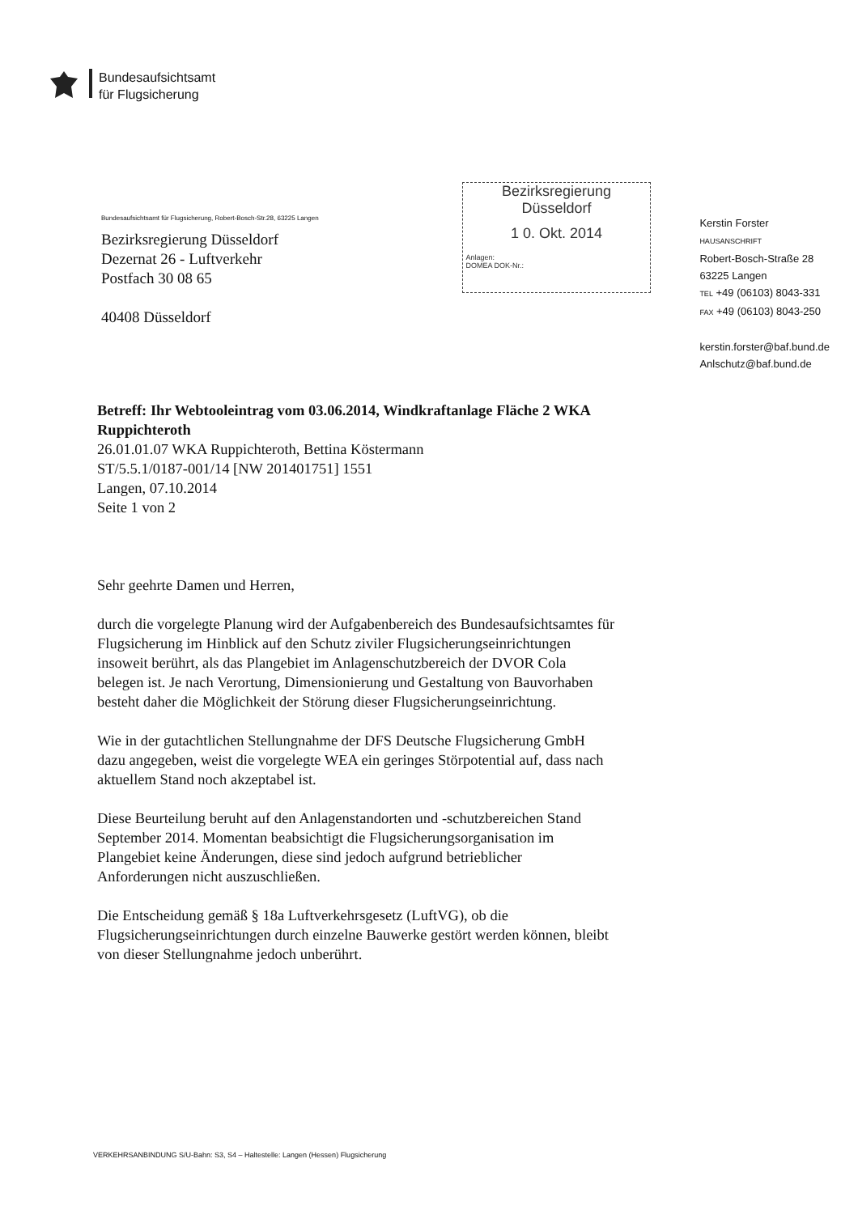Bundesaufsichtsamt
für Flugsicherung
Bundesaufsichtsamt für Flugsicherung, Robert-Bosch-Str.28, 63225 Langen
Bezirksregierung Düsseldorf
Dezernat 26 - Luftverkehr
Postfach 30 08 65
40408 Düsseldorf
Bezirksregierung
Düsseldorf
1 0. Okt. 2014
Anlagen:
DOMEA DOK-Nr.:
Kerstin Forster
HAUSANSCHRIFT
Robert-Bosch-Straße 28
63225 Langen
TEL +49 (06103) 8043-331
FAX +49 (06103) 8043-250
kerstin.forster@baf.bund.de
Anlschutz@baf.bund.de
Betreff: Ihr Webtooleintrag vom 03.06.2014, Windkraftanlage Fläche 2 WKA Ruppichteroth
26.01.01.07 WKA Ruppichteroth, Bettina Köstermann
ST/5.5.1/0187-001/14 [NW 201401751] 1551
Langen, 07.10.2014
Seite 1 von 2
Sehr geehrte Damen und Herren,
durch die vorgelegte Planung wird der Aufgabenbereich des Bundesaufsichtsamtes für Flugsicherung im Hinblick auf den Schutz ziviler Flugsicherungseinrichtungen insoweit berührt, als das Plangebiet im Anlagenschutzbereich der DVOR Cola belegen ist. Je nach Verortung, Dimensionierung und Gestaltung von Bauvorhaben besteht daher die Möglichkeit der Störung dieser Flugsicherungseinrichtung.
Wie in der gutachtlichen Stellungnahme der DFS Deutsche Flugsicherung GmbH dazu angegeben, weist die vorgelegte WEA ein geringes Störpotential auf, dass nach aktuellem Stand noch akzeptabel ist.
Diese Beurteilung beruht auf den Anlagenstandorten und -schutzbereichen Stand September 2014. Momentan beabsichtigt die Flugsicherungsorganisation im Plangebiet keine Änderungen, diese sind jedoch aufgrund betrieblicher Anforderungen nicht auszuschließen.
Die Entscheidung gemäß § 18a Luftverkehrsgesetz (LuftVG), ob die Flugsicherungseinrichtungen durch einzelne Bauwerke gestört werden können, bleibt von dieser Stellungnahme jedoch unberührt.
VERKEHRSANBINDUNG S/U-Bahn: S3, S4 – Haltestelle: Langen (Hessen) Flugsicherung